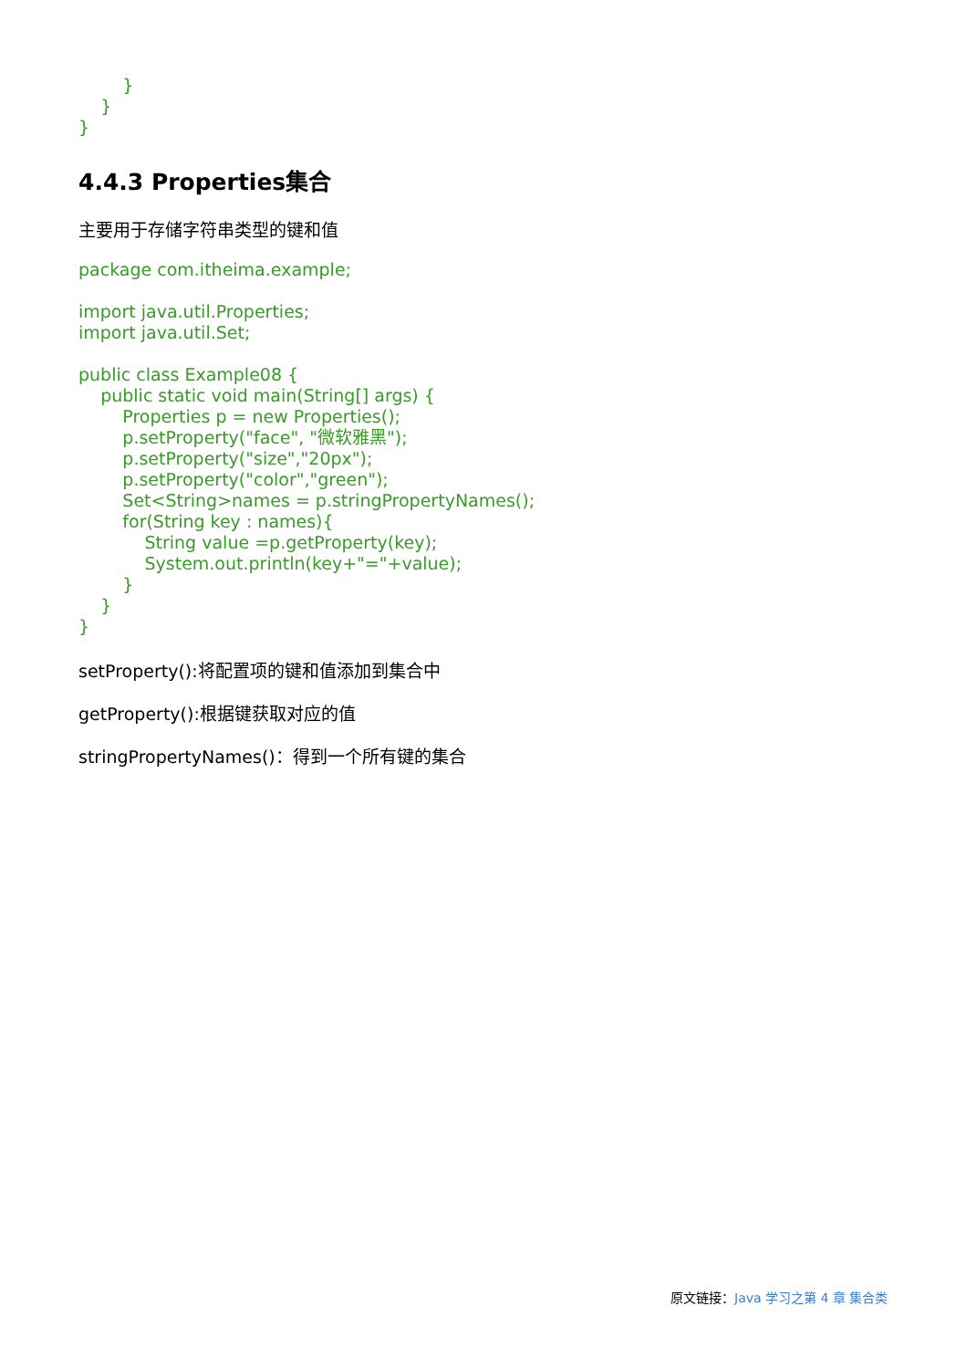}
}
}
4.4.3 Properties集合
主要用于存储字符串类型的键和值
package com.itheima.example;
import java.util.Properties;
import java.util.Set;
public class Example08 {
public static void main(String[] args) {
Properties p = new Properties();
p.setProperty("face", "微软雅黑");
p.setProperty("size","20px");
p.setProperty("color","green");
Set<String>names = p.stringPropertyNames();
for(String key : names){
String value =p.getProperty(key);
System.out.println(key+"="+value);
}
}
}
setProperty():将配置项的键和值添加到集合中
getProperty():根据键获取对应的值
stringPropertyNames()：得到一个所有键的集合
原文链接：Java 学习之第 4 章 集合类